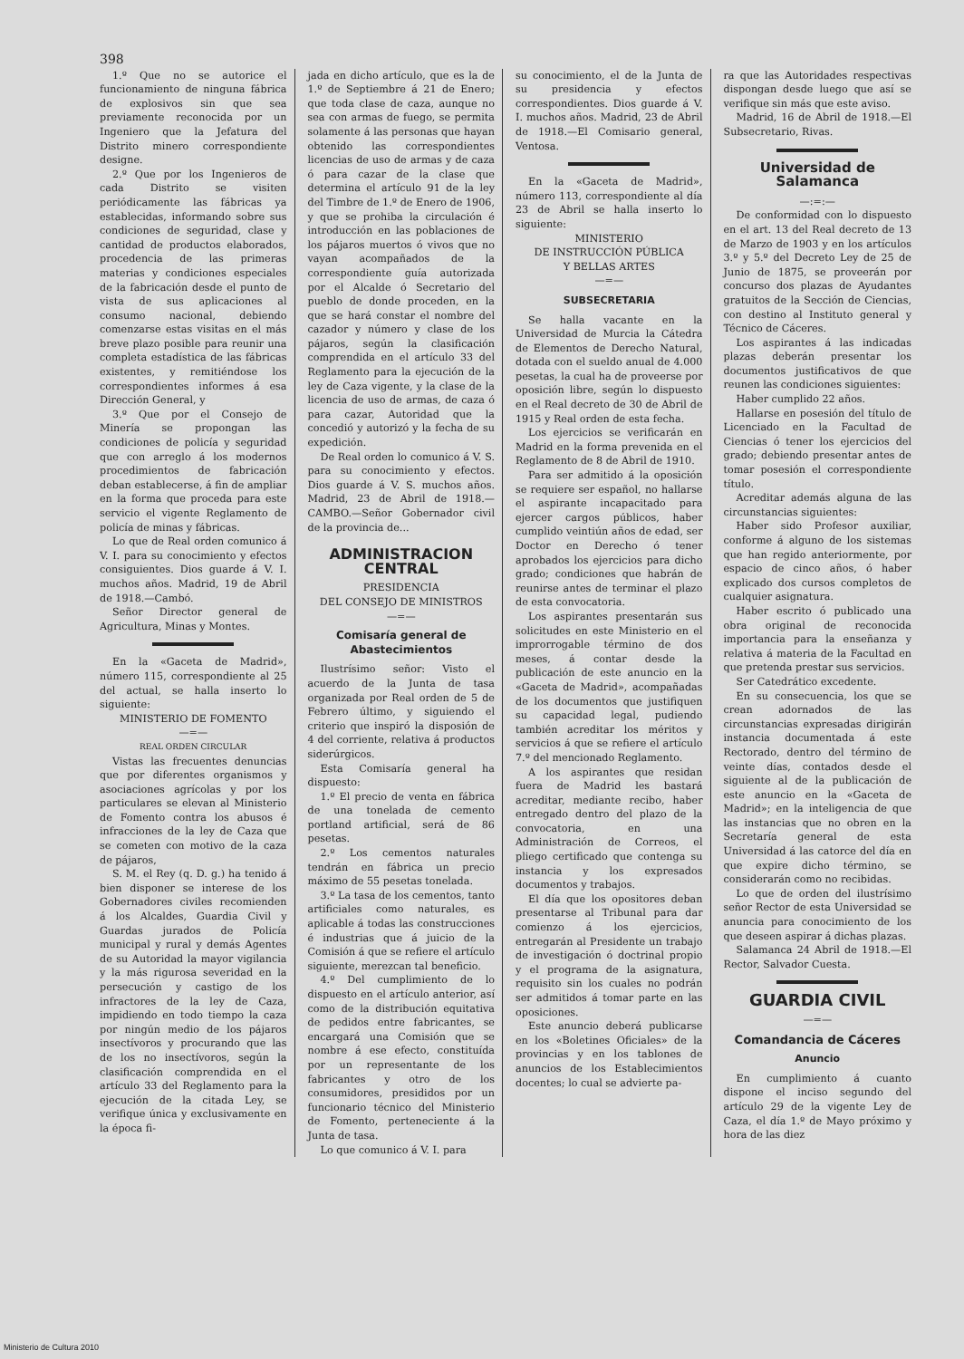398
1.º Que no se autorice el funcionamiento de ninguna fábrica de explosivos sin que sea previamente reconocida por un Ingeniero que la Jefatura del Distrito minero correspondiente designe.
2.º Que por los Ingenieros de cada Distrito se visiten periódicamente las fábricas ya establecidas, informando sobre sus condiciones de seguridad, clase y cantidad de productos elaborados, procedencia de las primeras materias y condiciones especiales de la fabricación desde el punto de vista de sus aplicaciones al consumo nacional, debiendo comenzarse estas visitas en el más breve plazo posible para reunir una completa estadística de las fábricas existentes, y remitiéndose los correspondientes informes á esa Dirección General, y
3.º Que por el Consejo de Minería se propongan las condiciones de policía y seguridad que con arreglo á los modernos procedimientos de fabricación deban establecerse, á fin de ampliar en la forma que proceda para este servicio el vigente Reglamento de policía de minas y fábricas.
Lo que de Real orden comunico á V. I. para su conocimiento y efectos consiguientes. Dios guarde á V. I. muchos años. Madrid, 19 de Abril de 1918.—Cambó.
Señor Director general de Agricultura, Minas y Montes.
En la «Gaceta de Madrid», número 115, correspondiente al 25 del actual, se halla inserto lo siguiente:
MINISTERIO DE FOMENTO
—=—
REAL ORDEN CIRCULAR
Vistas las frecuentes denuncias que por diferentes organismos y asociaciones agrícolas y por los particulares se elevan al Ministerio de Fomento contra los abusos é infracciones de la ley de Caza que se cometen con motivo de la caza de pájaros,
S. M. el Rey (q. D. g.) ha tenido á bien disponer se interese de los Gobernadores civiles recomienden á los Alcaldes, Guardia Civil y Guardas jurados de Policía municipal y rural y demás Agentes de su Autoridad la mayor vigilancia y la más rigurosa severidad en la persecución y castigo de los infractores de la ley de Caza, impidiendo en todo tiempo la caza por ningún medio de los pájaros insectívoros y procurando que las de los no insectívoros, según la clasificación comprendida en el artículo 33 del Reglamento para la ejecución de la citada Ley, se verifique única y exclusivamente en la época fi-
jada en dicho artículo, que es la de 1.º de Septiembre á 21 de Enero; que toda clase de caza, aunque no sea con armas de fuego, se permita solamente á las personas que hayan obtenido las correspondientes licencias de uso de armas y de caza ó para cazar de la clase que determina el artículo 91 de la ley del Timbre de 1.º de Enero de 1906, y que se prohiba la circulación é introducción en las poblaciones de los pájaros muertos ó vivos que no vayan acompañados de la correspondiente guía autorizada por el Alcalde ó Secretario del pueblo de donde proceden, en la que se hará constar el nombre del cazador y número y clase de los pájaros, según la clasificación comprendida en el artículo 33 del Reglamento para la ejecución de la ley de Caza vigente, y la clase de la licencia de uso de armas, de caza ó para cazar, Autoridad que la concedió y autorizó y la fecha de su expedición.
De Real orden lo comunico á V. S. para su conocimiento y efectos. Dios guarde á V. S. muchos años. Madrid, 23 de Abril de 1918.—CAMBO.—Señor Gobernador civil de la provincia de...
ADMINISTRACION CENTRAL
PRESIDENCIA
DEL CONSEJO DE MINISTROS
—=—
Comisaría general de Abastecimientos
Ilustrísimo señor: Visto el acuerdo de la Junta de tasa organizada por Real orden de 5 de Febrero último, y siguiendo el criterio que inspiró la disposión de 4 del corriente, relativa á productos siderúrgicos.
Esta Comisaría general ha dispuesto:
1.º El precio de venta en fábrica de una tonelada de cemento portland artificial, será de 86 pesetas.
2.º Los cementos naturales tendrán en fábrica un precio máximo de 55 pesetas tonelada.
3.º La tasa de los cementos, tanto artificiales como naturales, es aplicable á todas las construcciones é industrias que á juicio de la Comisión á que se refiere el artículo siguiente, merezcan tal beneficio.
4.º Del cumplimiento de lo dispuesto en el artículo anterior, así como de la distribución equitativa de pedidos entre fabricantes, se encargará una Comisión que se nombre á ese efecto, constituída por un representante de los fabricantes y otro de los consumidores, presididos por un funcionario técnico del Ministerio de Fomento, perteneciente á la Junta de tasa.
Lo que comunico á V. I. para
su conocimiento, el de la Junta de su presidencia y efectos correspondientes. Dios guarde á V. I. muchos años. Madrid, 23 de Abril de 1918.—El Comisario general, Ventosa.
En la «Gaceta de Madrid», número 113, correspondiente al día 23 de Abril se halla inserto lo siguiente:
MINISTERIO
DE INSTRUCCIÓN PÚBLICA
Y BELLAS ARTES
—=—
SUBSECRETARIA
Se halla vacante en la Universidad de Murcia la Cátedra de Elementos de Derecho Natural, dotada con el sueldo anual de 4.000 pesetas, la cual ha de proveerse por oposición libre, según lo dispuesto en el Real decreto de 30 de Abril de 1915 y Real orden de esta fecha.
Los ejercicios se verificarán en Madrid en la forma prevenida en el Reglamento de 8 de Abril de 1910.
Para ser admitido á la oposición se requiere ser español, no hallarse el aspirante incapacitado para ejercer cargos públicos, haber cumplido veintiún años de edad, ser Doctor en Derecho ó tener aprobados los ejercicios para dicho grado; condiciones que habrán de reunirse antes de terminar el plazo de esta convocatoria.
Los aspirantes presentarán sus solicitudes en este Ministerio en el improrrogable término de dos meses, á contar desde la publicación de este anuncio en la «Gaceta de Madrid», acompañadas de los documentos que justifiquen su capacidad legal, pudiendo también acreditar los méritos y servicios á que se refiere el artículo 7.º del mencionado Reglamento.
A los aspirantes que residan fuera de Madrid les bastará acreditar, mediante recibo, haber entregado dentro del plazo de la convocatoria, en una Administración de Correos, el pliego certificado que contenga su instancia y los expresados documentos y trabajos.
El día que los opositores deban presentarse al Tribunal para dar comienzo á los ejercicios, entregarán al Presidente un trabajo de investigación ó doctrinal propio y el programa de la asignatura, requisito sin los cuales no podrán ser admitidos á tomar parte en las oposiciones.
Este anuncio deberá publicarse en los «Boletines Oficiales» de la provincias y en los tablones de anuncios de los Establecimientos docentes; lo cual se advierte pa-
ra que las Autoridades respectivas dispongan desde luego que así se verifique sin más que este aviso.
Madrid, 16 de Abril de 1918.—El Subsecretario, Rivas.
Universidad de Salamanca
—:=:—
De conformidad con lo dispuesto en el art. 13 del Real decreto de 13 de Marzo de 1903 y en los artículos 3.º y 5.º del Decreto Ley de 25 de Junio de 1875, se proveerán por concurso dos plazas de Ayudantes gratuitos de la Sección de Ciencias, con destino al Instituto general y Técnico de Cáceres.
Los aspirantes á las indicadas plazas deberán presentar los documentos justificativos de que reunen las condiciones siguientes:
Haber cumplido 22 años.
Hallarse en posesión del título de Licenciado en la Facultad de Ciencias ó tener los ejercicios del grado; debiendo presentar antes de tomar posesión el correspondiente título.
Acreditar además alguna de las circunstancias siguientes:
Haber sido Profesor auxiliar, conforme á alguno de los sistemas que han regido anteriormente, por espacio de cinco años, ó haber explicado dos cursos completos de cualquier asignatura.
Haber escrito ó publicado una obra original de reconocida importancia para la enseñanza y relativa á materia de la Facultad en que pretenda prestar sus servicios.
Ser Catedrático excedente.
En su consecuencia, los que se crean adornados de las circunstancias expresadas dirigirán instancia documentada á este Rectorado, dentro del término de veinte días, contados desde el siguiente al de la publicación de este anuncio en la «Gaceta de Madrid»; en la inteligencia de que las instancias que no obren en la Secretaría general de esta Universidad á las catorce del día en que expire dicho término, se considerarán como no recibidas.
Lo que de orden del ilustrísimo señor Rector de esta Universidad se anuncia para conocimiento de los que deseen aspirar á dichas plazas.
Salamanca 24 Abril de 1918.—El Rector, Salvador Cuesta.
GUARDIA CIVIL
—=—
Comandancia de Cáceres
Anuncio
En cumplimiento á cuanto dispone el inciso segundo del artículo 29 de la vigente Ley de Caza, el día 1.º de Mayo próximo y hora de las diez
Ministerio de Cultura 2010